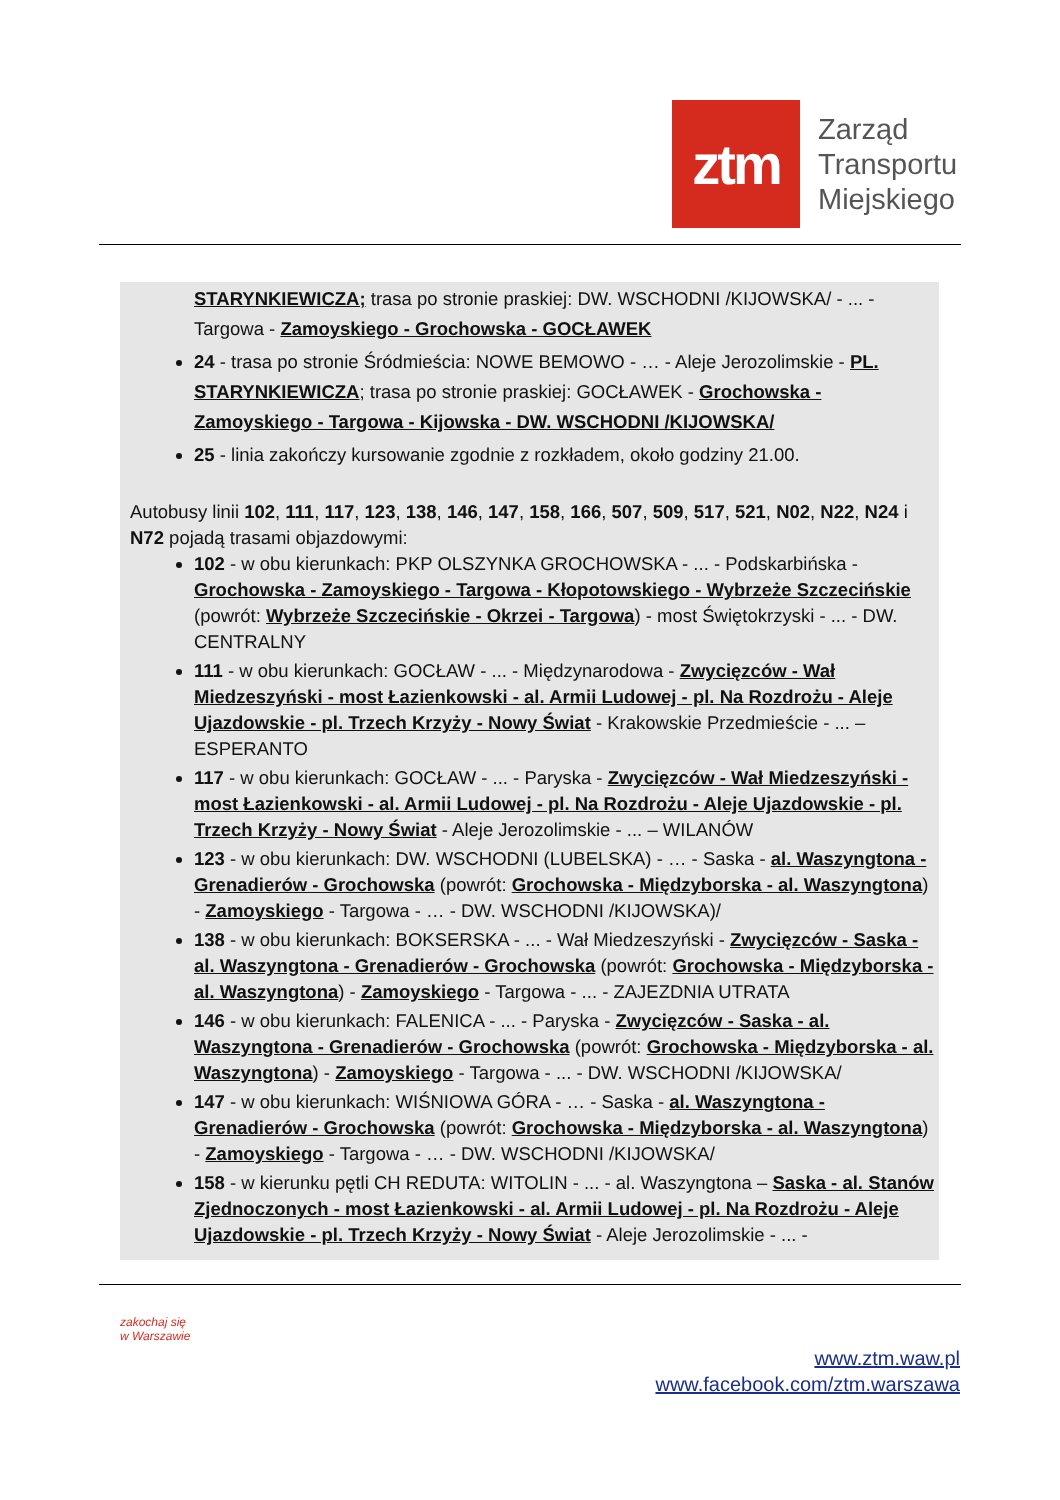ztm
Zarząd
Transportu
Miejskiego
STARYNKIEWICZA; trasa po stronie praskiej: DW. WSCHODNI /KIJOWSKA/ - ... - Targowa - Zamoyskiego - Grochowska - GOCŁAWEK
24 - trasa po stronie Śródmieścia: NOWE BEMOWO - … - Aleje Jerozolimskie - PL. STARYNKIEWICZA; trasa po stronie praskiej: GOCŁAWEK - Grochowska - Zamoyskiego - Targowa - Kijowska - DW. WSCHODNI /KIJOWSKA/
25 - linia zakończy kursowanie zgodnie z rozkładem, około godziny 21.00.
Autobusy linii 102, 111, 117, 123, 138, 146, 147, 158, 166, 507, 509, 517, 521, N02, N22, N24 i N72 pojadą trasami objazdowymi:
102 - w obu kierunkach: PKP OLSZYNKA GROCHOWSKA - ... - Podskarbińska - Grochowska - Zamoyskiego - Targowa - Kłopotowskiego - Wybrzeże Szczecińskie (powrót: Wybrzeże Szczecińskie - Okrzei - Targowa) - most Świętokrzyski - ... - DW. CENTRALNY
111 - w obu kierunkach: GOCŁAW - ... - Międzynarodowa - Zwycięzców - Wał Miedzeszyński - most Łazienkowski - al. Armii Ludowej - pl. Na Rozdrożu - Aleje Ujazdowskie - pl. Trzech Krzyży - Nowy Świat - Krakowskie Przedmieście - ... – ESPERANTO
117 - w obu kierunkach: GOCŁAW - ... - Paryska - Zwycięzców - Wał Miedzeszyński - most Łazienkowski - al. Armii Ludowej - pl. Na Rozdrożu - Aleje Ujazdowskie - pl. Trzech Krzyży - Nowy Świat - Aleje Jerozolimskie - ... – WILANÓW
123 - w obu kierunkach: DW. WSCHODNI (LUBELSKA) - … - Saska - al. Waszyngtona - Grenadierów - Grochowska (powrót: Grochowska - Międzyborska - al. Waszyngtona) - Zamoyskiego - Targowa - … - DW. WSCHODNI /KIJOWSKA)/
138 - w obu kierunkach: BOKSERSKA - ... - Wał Miedzeszyński - Zwycięzców - Saska - al. Waszyngtona - Grenadierów - Grochowska (powrót: Grochowska - Międzyborska - al. Waszyngtona) - Zamoyskiego - Targowa - ... - ZAJEZDNIA UTRATA
146 - w obu kierunkach: FALENICA - ... - Paryska - Zwycięzców - Saska - al. Waszyngtona - Grenadierów - Grochowska (powrót: Grochowska - Międzyborska - al. Waszyngtona) - Zamoyskiego - Targowa - ... - DW. WSCHODNI /KIJOWSKA/
147 - w obu kierunkach: WIŚNIOWA GÓRA - … - Saska - al. Waszyngtona - Grenadierów - Grochowska (powrót: Grochowska - Międzyborska - al. Waszyngtona) - Zamoyskiego - Targowa - … - DW. WSCHODNI /KIJOWSKA/
158 - w kierunku pętli CH REDUTA: WITOLIN - ... - al. Waszyngtona – Saska - al. Stanów Zjednoczonych - most Łazienkowski - al. Armii Ludowej - pl. Na Rozdrożu - Aleje Ujazdowskie - pl. Trzech Krzyży - Nowy Świat - Aleje Jerozolimskie - ... -
zakochaj się
w Warszawie
www.ztm.waw.pl
www.facebook.com/ztm.warszawa